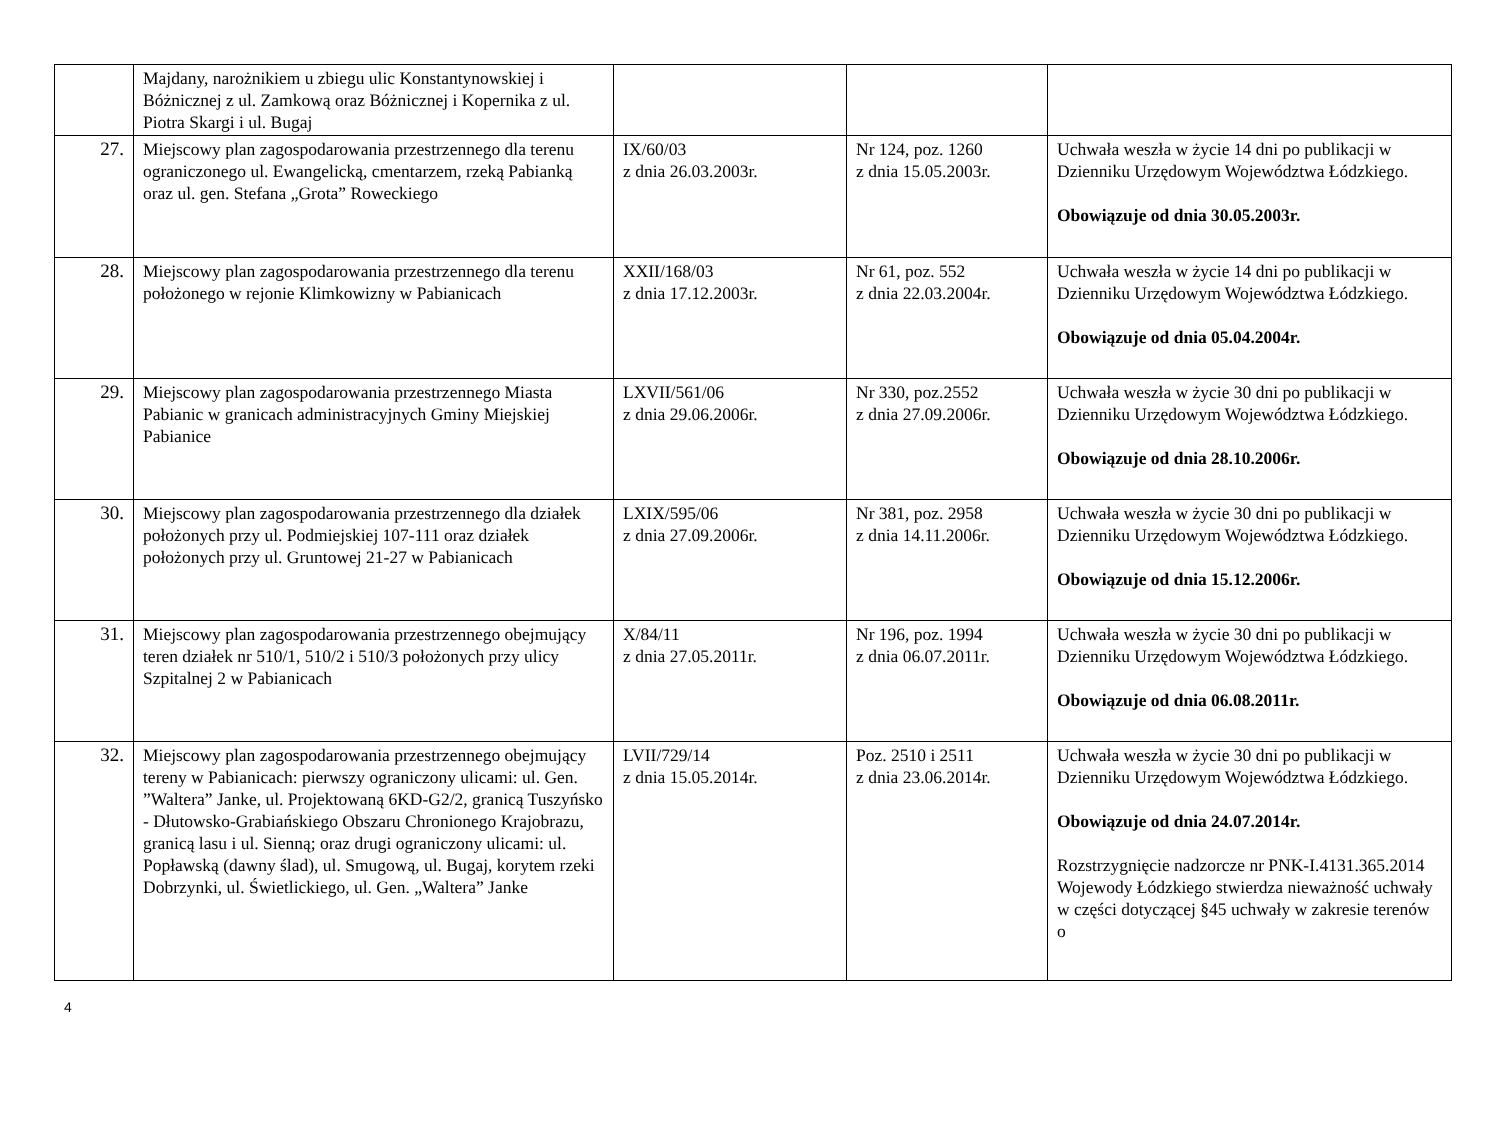| | Majdany, narożnikiem u zbiegu ulic Konstantynowskiej i Bóżnicznej z ul. Zamkową oraz Bóżnicznej i Kopernika z ul. Piotra Skargi i ul. Bugaj | | | |
| 27. | Miejscowy plan zagospodarowania przestrzennego dla terenu ograniczonego ul. Ewangelicką, cmentarzem, rzeką Pabianką oraz ul. gen. Stefana „Grota” Roweckiego | IX/60/03 z dnia 26.03.2003r. | Nr 124, poz. 1260 z dnia 15.05.2003r. | Uchwała weszła w życie 14 dni po publikacji w Dzienniku Urzędowym Województwa Łódzkiego. Obowiązuje od dnia 30.05.2003r. |
| 28. | Miejscowy plan zagospodarowania przestrzennego dla terenu położonego w rejonie Klimkowizny w Pabianicach | XXII/168/03 z dnia 17.12.2003r. | Nr 61, poz. 552 z dnia 22.03.2004r. | Uchwała weszła w życie 14 dni po publikacji w Dzienniku Urzędowym Województwa Łódzkiego. Obowiązuje od dnia 05.04.2004r. |
| 29. | Miejscowy plan zagospodarowania przestrzennego Miasta Pabianic w granicach administracyjnych Gminy Miejskiej Pabianice | LXVII/561/06 z dnia 29.06.2006r. | Nr 330, poz.2552 z dnia 27.09.2006r. | Uchwała weszła w życie 30 dni po publikacji w Dzienniku Urzędowym Województwa Łódzkiego. Obowiązuje od dnia 28.10.2006r. |
| 30. | Miejscowy plan zagospodarowania przestrzennego dla działek położonych przy ul. Podmiejskiej 107-111 oraz działek położonych przy ul. Gruntowej 21-27 w Pabianicach | LXIX/595/06 z dnia 27.09.2006r. | Nr 381, poz. 2958 z dnia 14.11.2006r. | Uchwała weszła w życie 30 dni po publikacji w Dzienniku Urzędowym Województwa Łódzkiego. Obowiązuje od dnia 15.12.2006r. |
| 31. | Miejscowy plan zagospodarowania przestrzennego obejmujący teren działek nr 510/1, 510/2 i 510/3 położonych przy ulicy Szpitalnej 2 w Pabianicach | X/84/11 z dnia 27.05.2011r. | Nr 196, poz. 1994 z dnia 06.07.2011r. | Uchwała weszła w życie 30 dni po publikacji w Dzienniku Urzędowym Województwa Łódzkiego. Obowiązuje od dnia 06.08.2011r. |
| 32. | Miejscowy plan zagospodarowania przestrzennego obejmujący tereny w Pabianicach: pierwszy ograniczony ulicami: ul. Gen. ”Waltera” Janke, ul. Projektowaną 6KD-G2/2, granicą Tuszyńsko - Dłutowsko-Grabiańskiego Obszaru Chronionego Krajobrazu, granicą lasu i ul. Sienną; oraz drugi ograniczony ulicami: ul. Popławską (dawny ślad), ul. Smugową, ul. Bugaj, korytem rzeki Dobrzynki, ul. Świetlickiego, ul. Gen. „Waltera” Janke | LVII/729/14 z dnia 15.05.2014r. | Poz. 2510 i 2511 z dnia 23.06.2014r. | Uchwała weszła w życie 30 dni po publikacji w Dzienniku Urzędowym Województwa Łódzkiego. Obowiązuje od dnia 24.07.2014r. Rozstrzygnięcie nadzorcze nr PNK-I.4131.365.2014 Wojewody Łódzkiego stwierdza nieważność uchwały w części dotyczącej §45 uchwały w zakresie terenów o |
4